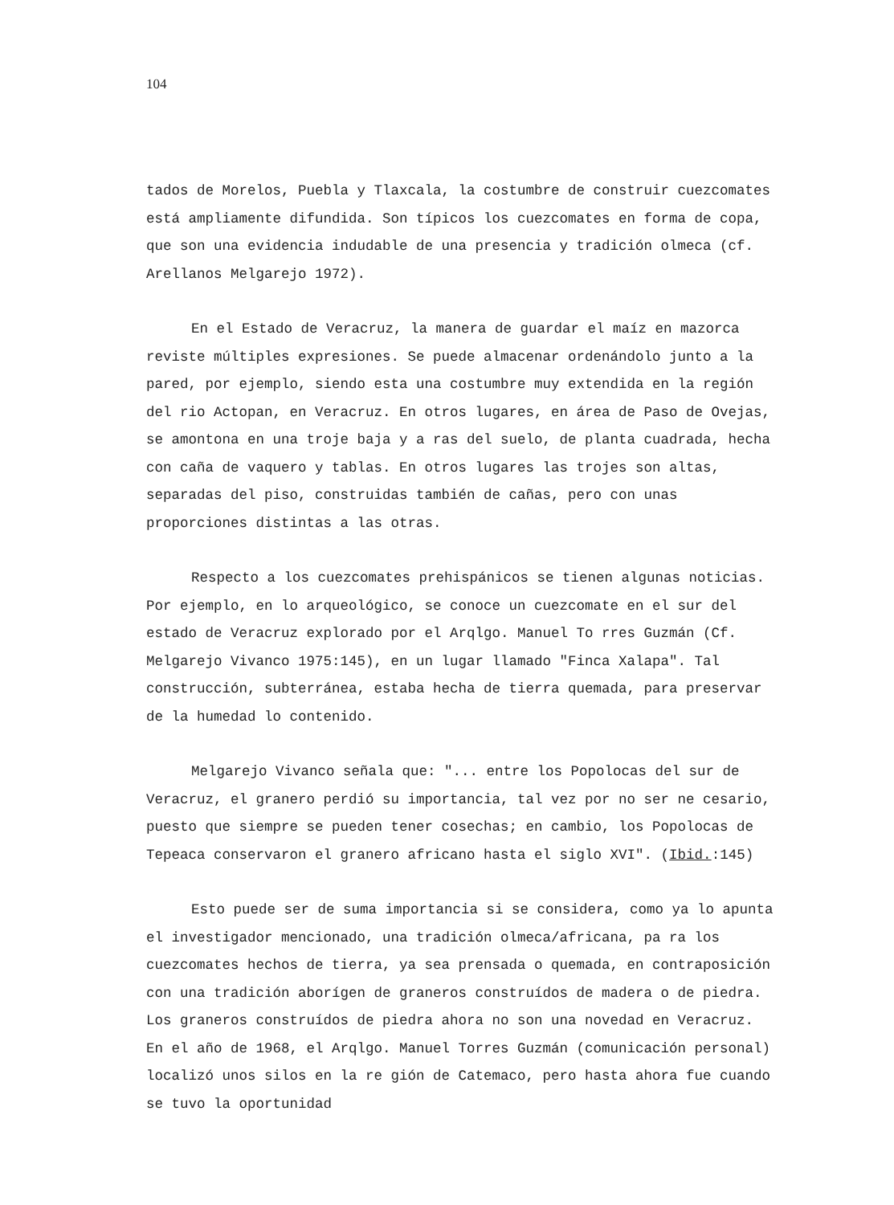104
tados de Morelos, Puebla y Tlaxcala, la costumbre de construir cuezcomates está ampliamente difundida. Son típicos los cuezcomates en forma de copa, que son una evidencia indudable de una presencia y tradición olmeca (cf. Arellanos Melgarejo 1972).
En el Estado de Veracruz, la manera de guardar el maíz en mazorca reviste múltiples expresiones. Se puede almacenar ordenándolo junto a la pared, por ejemplo, siendo esta una costumbre muy extendida en la región del rio Actopan, en Veracruz. En otros lugares, en área de Paso de Ovejas, se amontona en una troje baja y a ras del suelo, de planta cuadrada, hecha con caña de vaquero y tablas. En otros lugares las trojes son altas, separadas del piso, construidas también de cañas, pero con unas proporciones distintas a las otras.
Respecto a los cuezcomates prehispánicos se tienen algunas noticias. Por ejemplo, en lo arqueológico, se conoce un cuezcomate en el sur del estado de Veracruz explorado por el Arqlgo. Manuel To rres Guzmán (Cf. Melgarejo Vivanco 1975:145), en un lugar llamado "Finca Xalapa". Tal construcción, subterránea, estaba hecha de tierra quemada, para preservar de la humedad lo contenido.
Melgarejo Vivanco señala que: "... entre los Popolocas del sur de Veracruz, el granero perdió su importancia, tal vez por no ser ne cesario, puesto que siempre se pueden tener cosechas; en cambio, los Popolocas de Tepeaca conservaron el granero africano hasta el siglo XVI". (Ibid.:145)
Esto puede ser de suma importancia si se considera, como ya lo apunta el investigador mencionado, una tradición olmeca/africana, pa ra los cuezcomates hechos de tierra, ya sea prensada o quemada, en contraposición con una tradición aborígen de graneros construídos de madera o de piedra. Los graneros construídos de piedra ahora no son una novedad en Veracruz. En el año de 1968, el Arqlgo. Manuel Torres Guzmán (comunicación personal) localizó unos silos en la re gión de Catemaco, pero hasta ahora fue cuando se tuvo la oportunidad